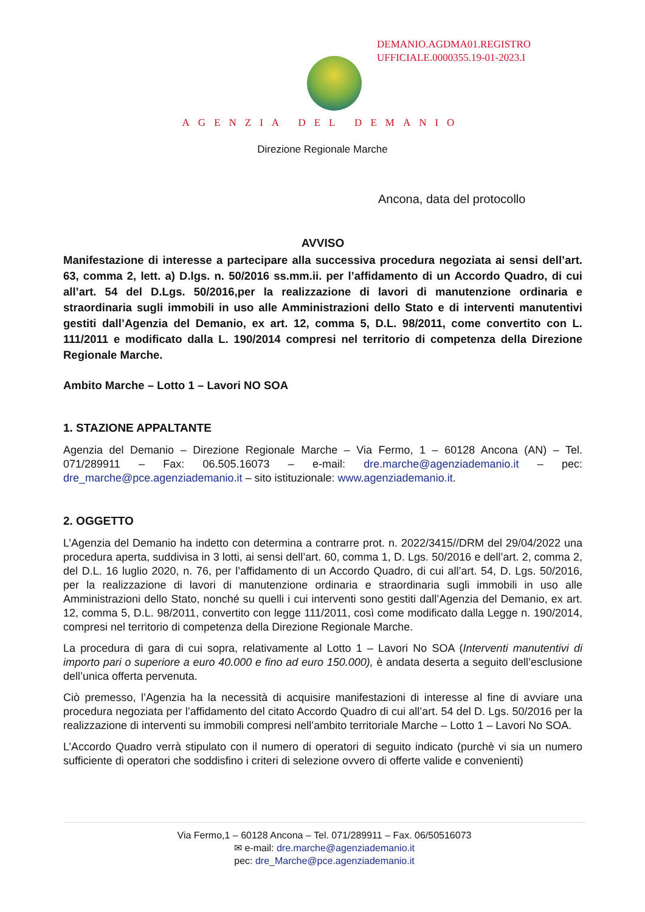DEMANIO.AGDMA01.REGISTRO
UFFICIALE.0000355.19-01-2023.I
AGENZIA DEL DEMANIO
Direzione Regionale Marche
Ancona, data del protocollo
AVVISO
Manifestazione di interesse a partecipare alla successiva procedura negoziata ai sensi dell’art. 63, comma 2, lett. a) D.lgs. n. 50/2016 ss.mm.ii. per l’affidamento di un Accordo Quadro, di cui all’art. 54 del D.Lgs. 50/2016,per la realizzazione di lavori di manutenzione ordinaria e straordinaria sugli immobili in uso alle Amministrazioni dello Stato e di interventi manutentivi gestiti dall’Agenzia del Demanio, ex art. 12, comma 5, D.L. 98/2011, come convertito con L. 111/2011 e modificato dalla L. 190/2014 compresi nel territorio di competenza della Direzione Regionale Marche.
Ambito Marche – Lotto 1 – Lavori NO SOA
1. STAZIONE APPALTANTE
Agenzia del Demanio – Direzione Regionale Marche – Via Fermo, 1 – 60128 Ancona (AN) – Tel. 071/289911 – Fax: 06.505.16073 – e-mail: dre.marche@agenziademanio.it – pec: dre_marche@pce.agenziademanio.it – sito istituzionale: www.agenziademanio.it.
2. OGGETTO
L’Agenzia del Demanio ha indetto con determina a contrarre prot. n. 2022/3415//DRM del 29/04/2022 una procedura aperta, suddivisa in 3 lotti, ai sensi dell’art. 60, comma 1, D. Lgs. 50/2016 e dell’art. 2, comma 2, del D.L. 16 luglio 2020, n. 76, per l’affidamento di un Accordo Quadro, di cui all’art. 54, D. Lgs. 50/2016, per la realizzazione di lavori di manutenzione ordinaria e straordinaria sugli immobili in uso alle Amministrazioni dello Stato, nonché su quelli i cui interventi sono gestiti dall’Agenzia del Demanio, ex art. 12, comma 5, D.L. 98/2011, convertito con legge 111/2011, così come modificato dalla Legge n. 190/2014, compresi nel territorio di competenza della Direzione Regionale Marche.
La procedura di gara di cui sopra, relativamente al Lotto 1 – Lavori No SOA (Interventi manutentivi di importo pari o superiore a euro 40.000 e fino ad euro 150.000), è andata deserta a seguito dell’esclusione dell’unica offerta pervenuta.
Ciò premesso, l’Agenzia ha la necessità di acquisire manifestazioni di interesse al fine di avviare una procedura negoziata per l’affidamento del citato Accordo Quadro di cui all’art. 54 del D. Lgs. 50/2016 per la realizzazione di interventi su immobili compresi nell’ambito territoriale Marche – Lotto 1 – Lavori No SOA.
L’Accordo Quadro verrà stipulato con il numero di operatori di seguito indicato (purchè vi sia un numero sufficiente di operatori che soddisfino i criteri di selezione ovvero di offerte valide e convenienti)
Via Fermo,1 – 60128 Ancona – Tel. 071/289911 – Fax. 06/50516073
✉ e-mail: dre.marche@agenziademanio.it
pec: dre_Marche@pce.agenziademanio.it